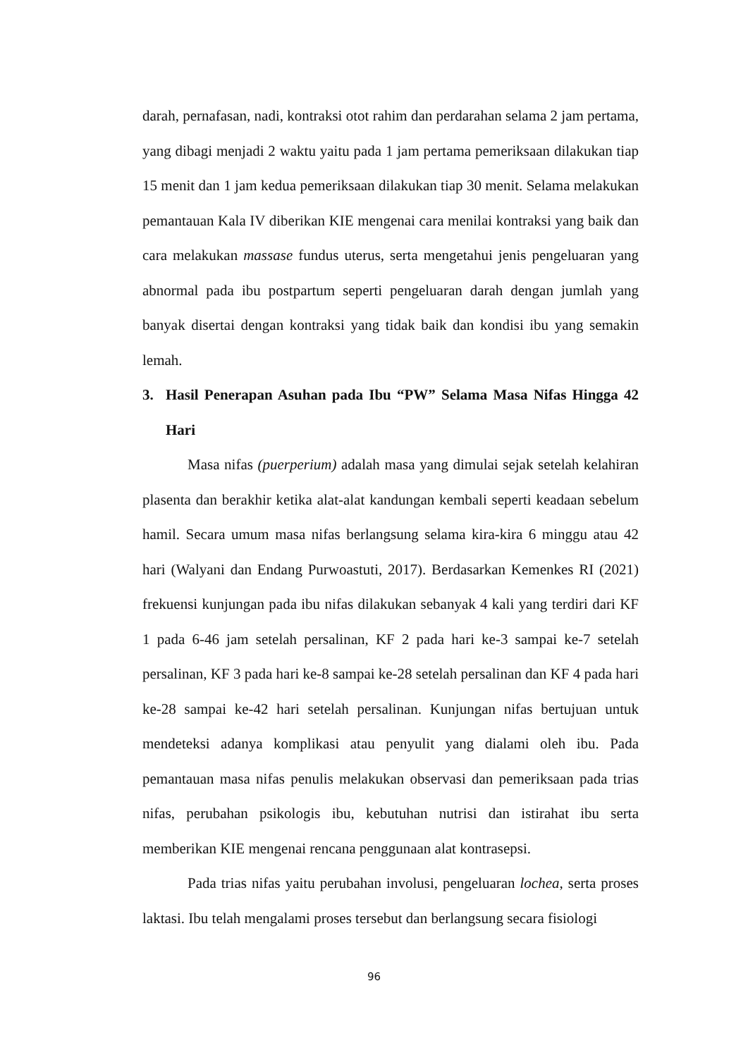darah, pernafasan, nadi, kontraksi otot rahim dan perdarahan selama 2 jam pertama, yang dibagi menjadi 2 waktu yaitu pada 1 jam pertama pemeriksaan dilakukan tiap 15 menit dan 1 jam kedua pemeriksaan dilakukan tiap 30 menit. Selama melakukan pemantauan Kala IV diberikan KIE mengenai cara menilai kontraksi yang baik dan cara melakukan massase fundus uterus, serta mengetahui jenis pengeluaran yang abnormal pada ibu postpartum seperti pengeluaran darah dengan jumlah yang banyak disertai dengan kontraksi yang tidak baik dan kondisi ibu yang semakin lemah.
3. Hasil Penerapan Asuhan pada Ibu “PW” Selama Masa Nifas Hingga 42 Hari
Masa nifas (puerperium) adalah masa yang dimulai sejak setelah kelahiran plasenta dan berakhir ketika alat-alat kandungan kembali seperti keadaan sebelum hamil. Secara umum masa nifas berlangsung selama kira-kira 6 minggu atau 42 hari (Walyani dan Endang Purwoastuti, 2017). Berdasarkan Kemenkes RI (2021) frekuensi kunjungan pada ibu nifas dilakukan sebanyak 4 kali yang terdiri dari KF 1 pada 6-46 jam setelah persalinan, KF 2 pada hari ke-3 sampai ke-7 setelah persalinan, KF 3 pada hari ke-8 sampai ke-28 setelah persalinan dan KF 4 pada hari ke-28 sampai ke-42 hari setelah persalinan. Kunjungan nifas bertujuan untuk mendeteksi adanya komplikasi atau penyulit yang dialami oleh ibu. Pada pemantauan masa nifas penulis melakukan observasi dan pemeriksaan pada trias nifas, perubahan psikologis ibu, kebutuhan nutrisi dan istirahat ibu serta memberikan KIE mengenai rencana penggunaan alat kontrasepsi.
Pada trias nifas yaitu perubahan involusi, pengeluaran lochea, serta proses laktasi. Ibu telah mengalami proses tersebut dan berlangsung secara fisiologi
96